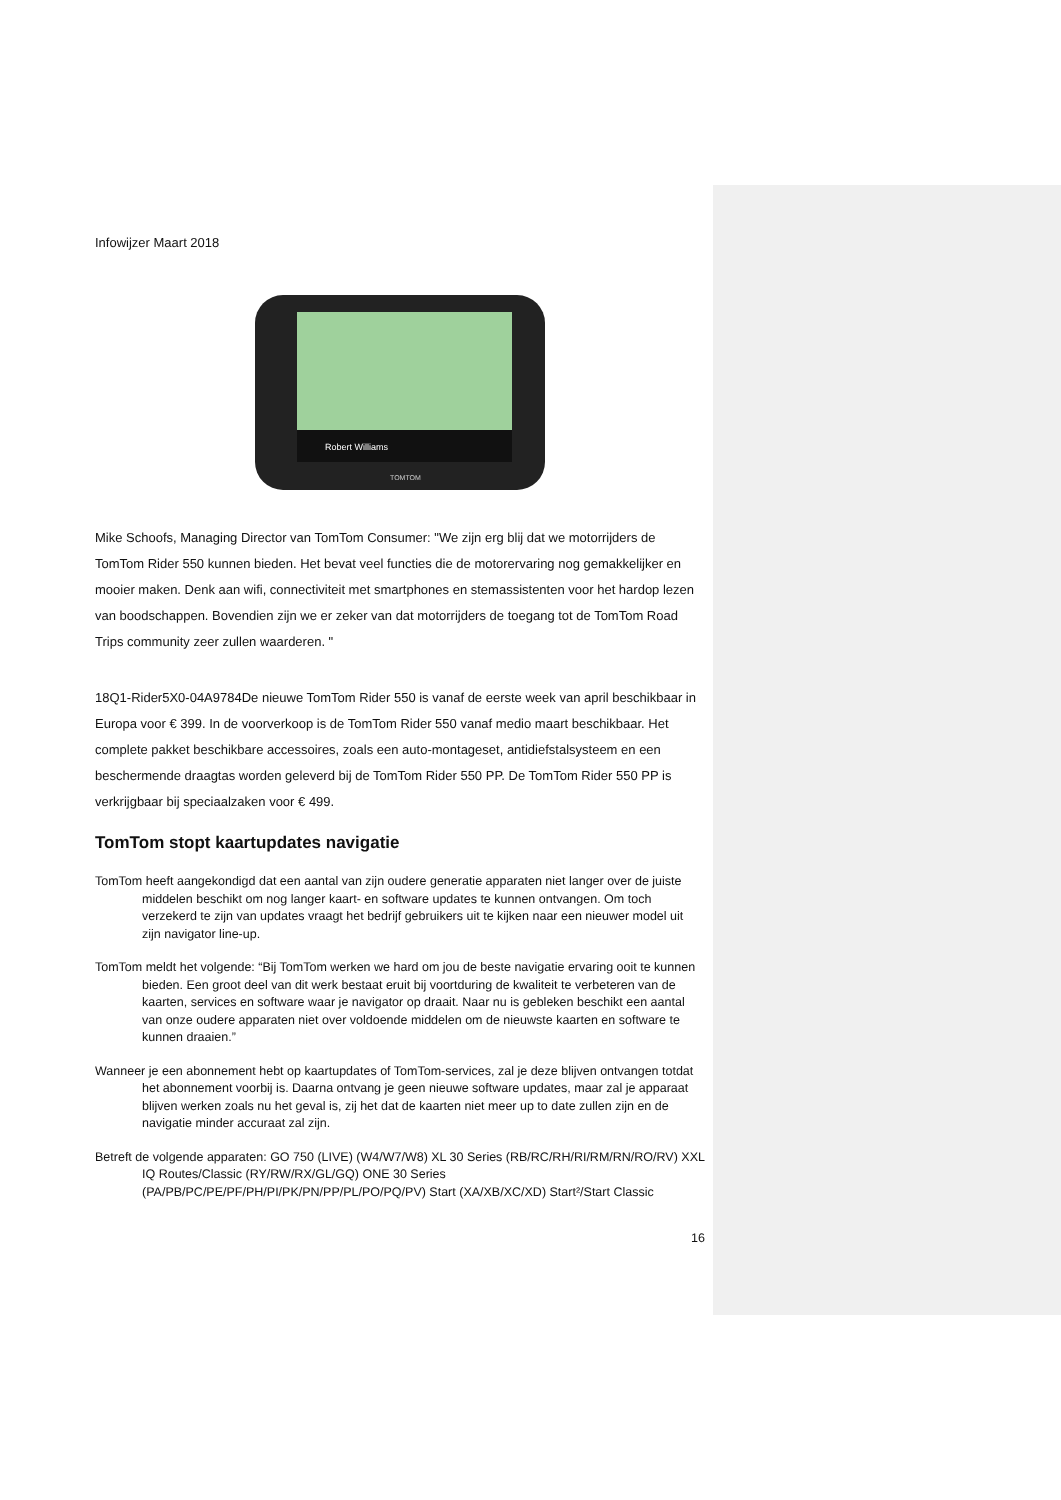Infowijzer Maart 2018
Robert Williams
TOMTOM
Mike Schoofs, Managing Director van TomTom Consumer: "We zijn erg blij dat we motorrijders de TomTom Rider 550 kunnen bieden. Het bevat veel functies die de motorervaring nog gemakkelijker en mooier maken. Denk aan wifi, connectiviteit met smartphones en stemassistenten voor het hardop lezen van boodschappen. Bovendien zijn we er zeker van dat motorrijders de toegang tot de TomTom Road Trips community zeer zullen waarderen. "
18Q1-Rider5X0-04A9784De nieuwe TomTom Rider 550 is vanaf de eerste week van april beschikbaar in Europa voor € 399. In de voorverkoop is de TomTom Rider 550 vanaf medio maart beschikbaar. Het complete pakket beschikbare accessoires, zoals een auto-montageset, antidiefstalsysteem en een beschermende draagtas worden geleverd bij de TomTom Rider 550 PP. De TomTom Rider 550 PP is verkrijgbaar bij speciaalzaken voor € 499.
TomTom stopt kaartupdates navigatie
TomTom heeft aangekondigd dat een aantal van zijn oudere generatie apparaten niet langer over de juiste middelen beschikt om nog langer kaart- en software updates te kunnen ontvangen. Om toch verzekerd te zijn van updates vraagt het bedrijf gebruikers uit te kijken naar een nieuwer model uit zijn navigator line-up.
TomTom meldt het volgende: “Bij TomTom werken we hard om jou de beste navigatie ervaring ooit te kunnen bieden. Een groot deel van dit werk bestaat eruit bij voortduring de kwaliteit te verbeteren van de kaarten, services en software waar je navigator op draait. Naar nu is gebleken beschikt een aantal van onze oudere apparaten niet over voldoende middelen om de nieuwste kaarten en software te kunnen draaien.”
Wanneer je een abonnement hebt op kaartupdates of TomTom-services, zal je deze blijven ontvangen totdat het abonnement voorbij is. Daarna ontvang je geen nieuwe software updates, maar zal je apparaat blijven werken zoals nu het geval is, zij het dat de kaarten niet meer up to date zullen zijn en de navigatie minder accuraat zal zijn.
Betreft de volgende apparaten: GO 750 (LIVE) (W4/W7/W8) XL 30 Series (RB/RC/RH/RI/RM/RN/RO/RV) XXL IQ Routes/Classic (RY/RW/RX/GL/GQ) ONE 30 Series (PA/PB/PC/PE/PF/PH/PI/PK/PN/PP/PL/PO/PQ/PV) Start (XA/XB/XC/XD) Start²/Start Classic
16